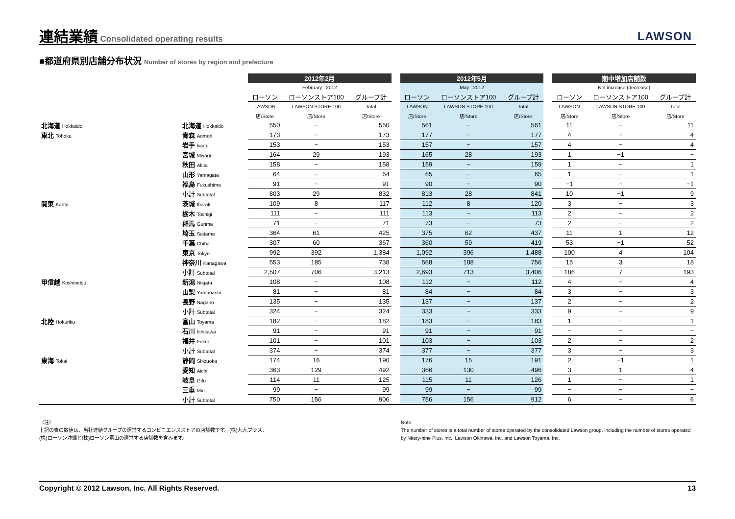連結業績
Consolidated operating results
LAWSON
■都道府県別店舗分布状況 Number of stores by region and prefecture
| | | 2012年2月 | | | | 2012年5月 | | | | 期中増加店舗数 | | |
| --- | --- | --- | --- | --- | --- | --- | --- | --- | --- | --- | --- | --- |
| | | February , 2012 | | | | May , 2012 | | | | Net increase (decrease) | | |
| | | ローソン | ローソンストア100 | グループ計 | | ローソン | ローソンストア100 | グループ計 | | ローソン | ローソンストア100 | グループ計 |
| | | LAWSON | LAWSON STORE 100 | Total | | LAWSON | LAWSON STORE 100 | Total | | LAWSON | LAWSON STORE 100 | Total |
| | | 店/Store | 店/Store | 店/Store | | 店/Store | 店/Store | 店/Store | | 店/Store | 店/Store | 店/Store |
| 北海道 Hokkaido | 北海道 Hokkaido | 550 | − | 550 | | 561 | − | 561 | | 11 | − | 11 |
| 東北 Tohoku | 青森 Aomori | 173 | − | 173 | | 177 | − | 177 | | 4 | − | 4 |
| | 岩手 Iwate | 153 | − | 153 | | 157 | − | 157 | | 4 | − | 4 |
| | 宮城 Miyagi | 164 | 29 | 193 | | 165 | 28 | 193 | | 1 | −1 | − |
| | 秋田 Akita | 158 | − | 158 | | 159 | − | 159 | | 1 | − | 1 |
| | 山形 Yamagata | 64 | − | 64 | | 65 | − | 65 | | 1 | − | 1 |
| | 福島 Fukushima | 91 | − | 91 | | 90 | − | 90 | | −1 | − | −1 |
| | 小計 Subtotal | 803 | 29 | 832 | | 813 | 28 | 841 | | 10 | −1 | 9 |
| 関東 Kanto | 茨城 Ibaraki | 109 | 8 | 117 | | 112 | 8 | 120 | | 3 | − | 3 |
| | 栃木 Tochigi | 111 | − | 111 | | 113 | − | 113 | | 2 | − | 2 |
| | 群馬 Gunma | 71 | − | 71 | | 73 | − | 73 | | 2 | − | 2 |
| | 埼玉 Saitama | 364 | 61 | 425 | | 375 | 62 | 437 | | 11 | 1 | 12 |
| | 千葉 Chiba | 307 | 60 | 367 | | 360 | 59 | 419 | | 53 | −1 | 52 |
| | 東京 Tokyo | 992 | 392 | 1,384 | | 1,092 | 396 | 1,488 | | 100 | 4 | 104 |
| | 神奈川 Kanagawa | 553 | 185 | 738 | | 568 | 188 | 756 | | 15 | 3 | 18 |
| | 小計 Subtotal | 2,507 | 706 | 3,213 | | 2,693 | 713 | 3,406 | | 186 | 7 | 193 |
| 甲信越 Koshinetsu | 新潟 Niigata | 108 | − | 108 | | 112 | − | 112 | | 4 | − | 4 |
| | 山梨 Yamanashi | 81 | − | 81 | | 84 | − | 84 | | 3 | − | 3 |
| | 長野 Nagano | 135 | − | 135 | | 137 | − | 137 | | 2 | − | 2 |
| | 小計 Subtotal | 324 | − | 324 | | 333 | − | 333 | | 9 | − | 9 |
| 北陸 Hokuriku | 富山 Toyama | 182 | − | 182 | | 183 | − | 183 | | 1 | − | 1 |
| | 石川 Ishikawa | 91 | − | 91 | | 91 | − | 91 | | − | − | − |
| | 福井 Fukui | 101 | − | 101 | | 103 | − | 103 | | 2 | − | 2 |
| | 小計 Subtotal | 374 | − | 374 | | 377 | − | 377 | | 3 | − | 3 |
| 東海 Tokai | 静岡 Shizuoka | 174 | 16 | 190 | | 176 | 15 | 191 | | 2 | −1 | 1 |
| | 愛知 Aichi | 363 | 129 | 492 | | 366 | 130 | 496 | | 3 | 1 | 4 |
| | 岐阜 Gifu | 114 | 11 | 125 | | 115 | 11 | 126 | | 1 | − | 1 |
| | 三重 Mie | 99 | − | 99 | | 99 | − | 99 | | − | − | − |
| | 小計 Subtotal | 750 | 156 | 906 | | 756 | 156 | 912 | | 6 | − | 6 |
（注）
上記の表の数値は、当社連結グループの運営するコンビニエンスストアの店舗数です。(株)九九プラス、
(株)ローソン沖縄と(株)ローソン富山の運営する店舗数を含みます。
Note
The number of stores is a total number of stores operated by the consolidated Lawson group, including the number of stores operated by Nitety-nine Plus, Inc., Lawson Okinawa, Inc. and Lawson Toyama, Inc.
Copyright © 2012 Lawson, Inc. All Rights Reserved. 13